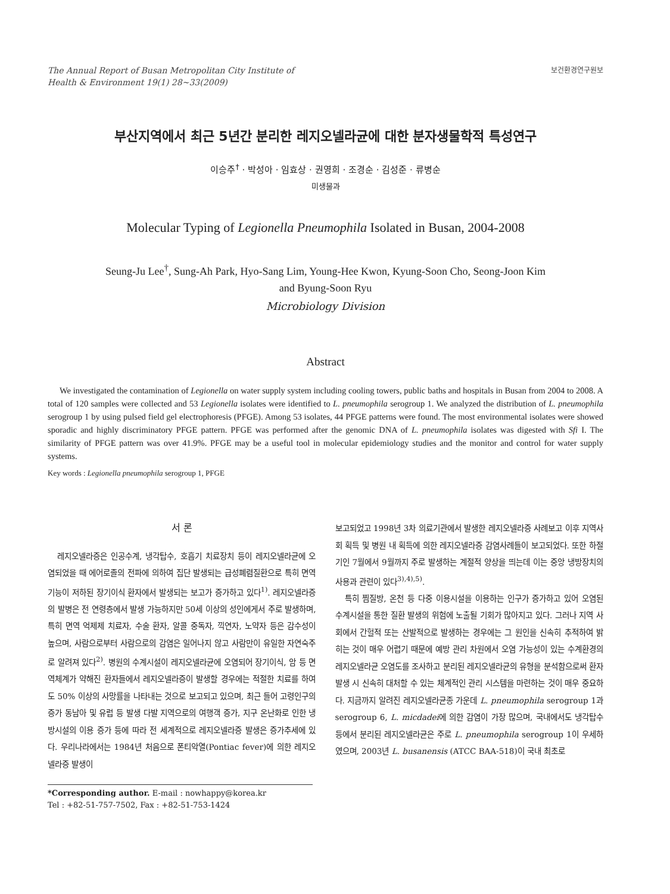The Annual Report of Busan Metropolitan City Institute of
Health & Environment 19(1) 28~33(2009)
보건환경연구원보
부산지역에서 최근 5년간 분리한 레지오넬라균에 대한 분자생물학적 특성연구
이승주<sup>†</sup> · 박성아 · 임효상 · 권영희 · 조경순 · 김성준 · 류병순
미생물과
Molecular Typing of Legionella Pneumophila Isolated in Busan, 2004-2008
Seung-Ju Lee<sup>†</sup>, Sung-Ah Park, Hyo-Sang Lim, Young-Hee Kwon, Kyung-Soon Cho, Seong-Joon Kim
and Byung-Soon Ryu
Microbiology Division
Abstract
We investigated the contamination of Legionella on water supply system including cooling towers, public baths and hospitals in Busan from 2004 to 2008. A total of 120 samples were collected and 53 Legionella isolates were identified to L. pneumophila serogroup 1. We analyzed the distribution of L. pneumophila serogroup 1 by using pulsed field gel electrophoresis (PFGE). Among 53 isolates, 44 PFGE patterns were found. The most environmental isolates were showed sporadic and highly discriminatory PFGE pattern. PFGE was performed after the genomic DNA of L. pneumophila isolates was digested with Sfi I. The similarity of PFGE pattern was over 41.9%. PFGE may be a useful tool in molecular epidemiology studies and the monitor and control for water supply systems.
Key words : Legionella pneumophila serogroup 1, PFGE
서 론
레지오넬라증은 인공수계, 냉각탑수, 호흡기 치료장치 등이 레지오넬라균에 오염되었을 때 에어로졸의 전파에 의하여 집단 발생되는 급성폐렴질환으로 특히 면역기능이 저하된 장기이식 환자에서 발생되는 보고가 증가하고 있다<sup>1)</sup>. 레지오넬라증의 발병은 전 연령층에서 발생 가능하지만 50세 이상의 성인에게서 주로 발생하며, 특히 면역 억제제 치료자, 수술 환자, 알콜 중독자, 끽연자, 노약자 등은 감수성이 높으며, 사람으로부터 사람으로의 감염은 일어나지 않고 사람만이 유일한 자연숙주로 알려져 있다<sup>2)</sup>. 병원의 수계시설이 레지오넬라균에 오염되어 장기이식, 암 등 면역체계가 약해진 환자들에서 레지오넬라증이 발생할 경우에는 적절한 치료를 하여도 50% 이상의 사망률을 나타내는 것으로 보고되고 있으며, 최근 들어 고령인구의 증가 동남아 및 유럽 등 발생 다발 지역으로의 여행객 증가, 지구 온난화로 인한 냉방시설의 이용 증가 등에 따라 전 세계적으로 레지오넬라증 발생은 증가추세에 있다. 우리나라에서는 1984년 처음으로 폰티악열(Pontiac fever)에 의한 레지오넬라증 발생이
*Corresponding author. E-mail : nowhappy@korea.kr
Tel : +82-51-757-7502, Fax : +82-51-753-1424
보고되었고 1998년 3차 의료기관에서 발생한 레지오넬라증 사례보고 이후 지역사회 획득 및 병원 내 획득에 의한 레지오넬라증 감염사례들이 보고되었다. 또한 하절기인 7월에서 9월까지 주로 발생하는 계절적 양상을 띄는데 이는 중앙 냉방장치의 사용과 관련이 있다<sup>3),4),5)</sup>.
특히 찜질방, 온천 등 다중 이용시설을 이용하는 인구가 증가하고 있어 오염된 수계시설을 통한 질환 발생의 위험에 노출될 기회가 많아지고 있다. 그러나 지역 사회에서 간헐적 또는 산발적으로 발생하는 경우에는 그 원인을 신속히 추적하여 밝히는 것이 매우 어렵기 때문에 예방 관리 차원에서 오염 가능성이 있는 수계환경의 레지오넬라균 오염도를 조사하고 분리된 레지오넬라균의 유형을 분석함으로써 환자발생 시 신속히 대처할 수 있는 체계적인 관리 시스템을 마련하는 것이 매우 중요하다. 지금까지 알려진 레지오넬라균종 가운데 L. pneumophila serogroup 1과 serogroup 6, L. micdadei에 의한 감염이 가장 많으며, 국내에서도 냉각탑수 등에서 분리된 레지오넬라균은 주로 L. pneumophila serogroup 1이 우세하였으며, 2003년 L. busanensis (ATCC BAA-518)이 국내 최초로